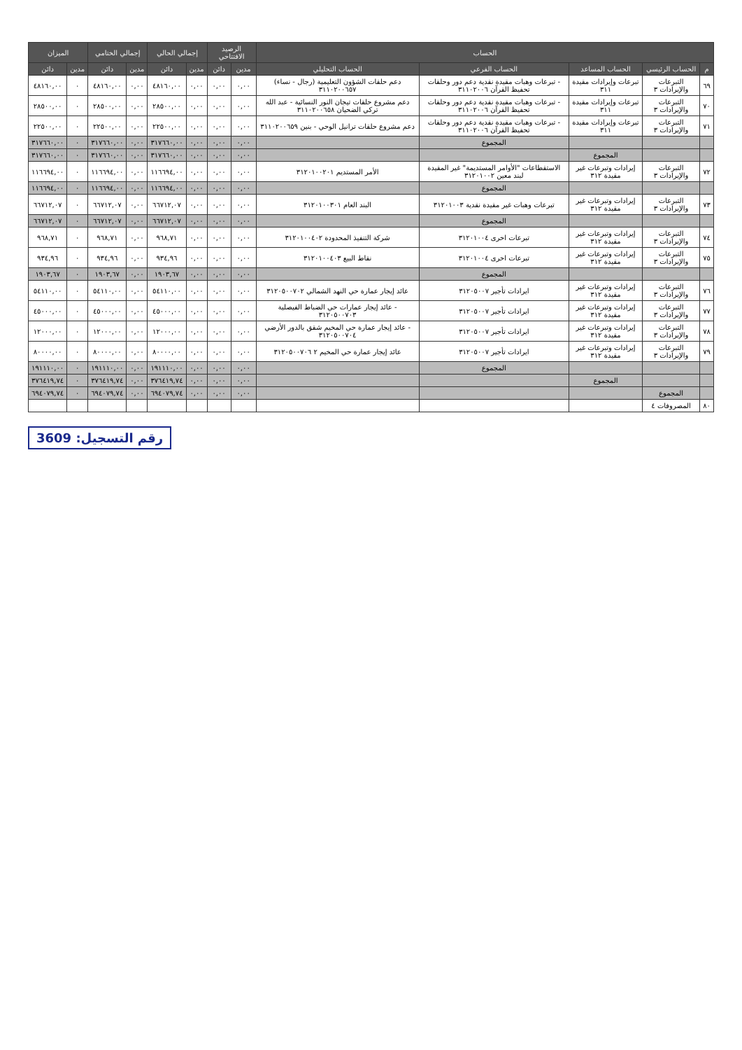| الحساب | | | | | الرصيد الافتتاحي | | إجمالي الحالي | | إجمالي الختامي | | الميزان | |
| --- | --- | --- | --- | --- | --- | --- | --- | --- | --- | --- | --- | --- |
| م | الحساب الرئيسي | الحساب المساعد | الحساب الفرعي | الحساب التحليلي | مدين | دائن | مدين | دائن | مدين | دائن | مدين | دائن |
| ٦٩ | التبرعات والإيرادات ٣ | تبرعات وإيرادات مقيدة ٣١١ | - تبرعات وهبات مقيدة نقدية دعم دور وحلقات تحفيظ القرآن ٣١١٠٢٠٠٦ | دعم حلقات الشؤون التعليمية (رجال - نساء) ٣١١٠٢٠٠٦٥٧ | ٠,٠٠ | ٠,٠٠ | ٠,٠٠ | ٤٨١٦٠,٠٠ | ٠,٠٠ | ٤٨١٦٠,٠٠ | ٠ | ٤٨١٦٠,٠٠ |
| ٧٠ | التبرعات والإيرادات ٣ | تبرعات وإيرادات مقيدة ٣١١ | - تبرعات وهبات مقيدة نقدية دعم دور وحلقات تحفيظ القرآن ٣١١٠٢٠٠٦ | دعم مشروع حلقات تيجان النور النسائية - عبد الله تركي الضحيان ٣١١٠٢٠٠٦٥٨ | ٠,٠٠ | ٠,٠٠ | ٠,٠٠ | ٢٨٥٠٠,٠٠ | ٠,٠٠ | ٢٨٥٠٠,٠٠ | ٠ | ٢٨٥٠٠,٠٠ |
| ٧١ | التبرعات والإيرادات ٣ | تبرعات وإيرادات مقيدة ٣١١ | - تبرعات وهبات مقيدة نقدية دعم دور وحلقات تحفيظ القرآن ٣١١٠٢٠٠٦ | دعم مشروع حلقات ترانيل الوحي - بنين ٣١١٠٢٠٠٦٥٩ | ٠,٠٠ | ٠,٠٠ | ٠,٠٠ | ٢٢٥٠٠,٠٠ | ٠,٠٠ | ٢٢٥٠٠,٠٠ | ٠ | ٢٢٥٠٠,٠٠ |
| | | | المجموع | | ٠,٠٠ | ٠,٠٠ | ٠,٠٠ | ٣١٧٦٦٠,٠٠ | ٠,٠٠ | ٣١٧٦٦٠,٠٠ | ٠ | ٣١٧٦٦٠,٠٠ |
| | | المجموع | | | ٠,٠٠ | ٠,٠٠ | ٠,٠٠ | ٣١٧٦٦٠,٠٠ | ٠,٠٠ | ٣١٧٦٦٠,٠٠ | ٠ | ٣١٧٦٦٠,٠٠ |
| ٧٢ | التبرعات والإيرادات ٣ | إيرادات وتبرعات غير مقيدة ٣١٢ | الاستقطاعات "الأوامر المستديمة" غير المقيدة لبند معين ٣١٢٠١٠٠٢ | الأمر المستديم ٣١٢٠١٠٠٢٠١ | ٠,٠٠ | ٠,٠٠ | ٠,٠٠ | ١١٦٦٩٤,٠٠ | ٠,٠٠ | ١١٦٦٩٤,٠٠ | ٠ | ١١٦٦٩٤,٠٠ |
| | | | المجموع | | ٠,٠٠ | ٠,٠٠ | ٠,٠٠ | ١١٦٦٩٤,٠٠ | ٠,٠٠ | ١١٦٦٩٤,٠٠ | ٠ | ١١٦٦٩٤,٠٠ |
| ٧٣ | التبرعات والإيرادات ٣ | إيرادات وتبرعات غير مقيدة ٣١٢ | تبرعات وهبات غير مقيدة نقدية ٣١٢٠١٠٠٣ | البند العام ٣١٢٠١٠٠٣٠١ | ٠,٠٠ | ٠,٠٠ | ٠,٠٠ | ٦٦٧١٢,٠٧ | ٠,٠٠ | ٦٦٧١٢,٠٧ | ٠ | ٦٦٧١٢,٠٧ |
| | | | المجموع | | ٠,٠٠ | ٠,٠٠ | ٠,٠٠ | ٦٦٧١٢,٠٧ | ٠,٠٠ | ٦٦٧١٢,٠٧ | ٠ | ٦٦٧١٢,٠٧ |
| ٧٤ | التبرعات والإيرادات ٣ | إيرادات وتبرعات غير مقيدة ٣١٢ | تبرعات اخرى ٣١٢٠١٠٠٤ | شركة التنفيذ المحدودة ٣١٢٠١٠٠٤٠٢ | ٠,٠٠ | ٠,٠٠ | ٠,٠٠ | ٩٦٨,٧١ | ٠,٠٠ | ٩٦٨,٧١ | ٠ | ٩٦٨,٧١ |
| ٧٥ | التبرعات والإيرادات ٣ | إيرادات وتبرعات غير مقيدة ٣١٢ | تبرعات اخرى ٣١٢٠١٠٠٤ | نقاط البيع ٣١٢٠١٠٠٤٠٣ | ٠,٠٠ | ٠,٠٠ | ٠,٠٠ | ٩٣٤,٩٦ | ٠,٠٠ | ٩٣٤,٩٦ | ٠ | ٩٣٤,٩٦ |
| | | | المجموع | | ٠,٠٠ | ٠,٠٠ | ٠,٠٠ | ١٩٠٣,٦٧ | ٠,٠٠ | ١٩٠٣,٦٧ | ٠ | ١٩٠٣,٦٧ |
| ٧٦ | التبرعات والإيرادات ٣ | إيرادات وتبرعات غير مقيدة ٣١٢ | ايرادات تأجير ٣١٢٠٥٠٠٧ | عائد إيجار عمارة حي النهد الشمالي ٣١٢٠٥٠٠٧٠٢ | ٠,٠٠ | ٠,٠٠ | ٠,٠٠ | ٥٤١١٠,٠٠ | ٠,٠٠ | ٥٤١١٠,٠٠ | ٠ | ٥٤١١٠,٠٠ |
| ٧٧ | التبرعات والإيرادات ٣ | إيرادات وتبرعات غير مقيدة ٣١٢ | ايرادات تأجير ٣١٢٠٥٠٠٧ | - عائد إيجار عمارات حي الضباط الفيصلية ٣١٢٠٥٠٠٧٠٣ | ٠,٠٠ | ٠,٠٠ | ٠,٠٠ | ٤٥٠٠٠,٠٠ | ٠,٠٠ | ٤٥٠٠٠,٠٠ | ٠ | ٤٥٠٠٠,٠٠ |
| ٧٨ | التبرعات والإيرادات ٣ | إيرادات وتبرعات غير مقيدة ٣١٢ | ايرادات تأجير ٣١٢٠٥٠٠٧ | - عائد إيجار عمارة حي المخيم شقق بالدور الأرضي ٣١٢٠٥٠٠٧٠٤ | ٠,٠٠ | ٠,٠٠ | ٠,٠٠ | ١٢٠٠٠,٠٠ | ٠,٠٠ | ١٢٠٠٠,٠٠ | ٠ | ١٢٠٠٠,٠٠ |
| ٧٩ | التبرعات والإيرادات ٣ | إيرادات وتبرعات غير مقيدة ٣١٢ | ايرادات تأجير ٣١٢٠٥٠٠٧ | عائد إيجار عمارة حي المخيم ٢ ٣١٢٠٥٠٠٧٠٦ | ٠,٠٠ | ٠,٠٠ | ٠,٠٠ | ٨٠٠٠٠,٠٠ | ٠,٠٠ | ٨٠٠٠٠,٠٠ | ٠ | ٨٠٠٠٠,٠٠ |
| | | | المجموع | | ٠,٠٠ | ٠,٠٠ | ٠,٠٠ | ١٩١١١٠,٠٠ | ٠,٠٠ | ١٩١١١٠,٠٠ | ٠ | ١٩١١١٠,٠٠ |
| | | المجموع | | | ٠,٠٠ | ٠,٠٠ | ٠,٠٠ | ٣٧٦٤١٩,٧٤ | ٠,٠٠ | ٣٧٦٤١٩,٧٤ | ٠ | ٣٧٦٤١٩,٧٤ |
| | المجموع | | | | ٠,٠٠ | ٠,٠٠ | ٠,٠٠ | ٦٩٤٠٧٩,٧٤ | ٠,٠٠ | ٦٩٤٠٧٩,٧٤ | ٠ | ٦٩٤٠٧٩,٧٤ |
| ٨٠ | المصروفات ٤ | | | | | | | | | | | |
رقم التسجيل: 3609